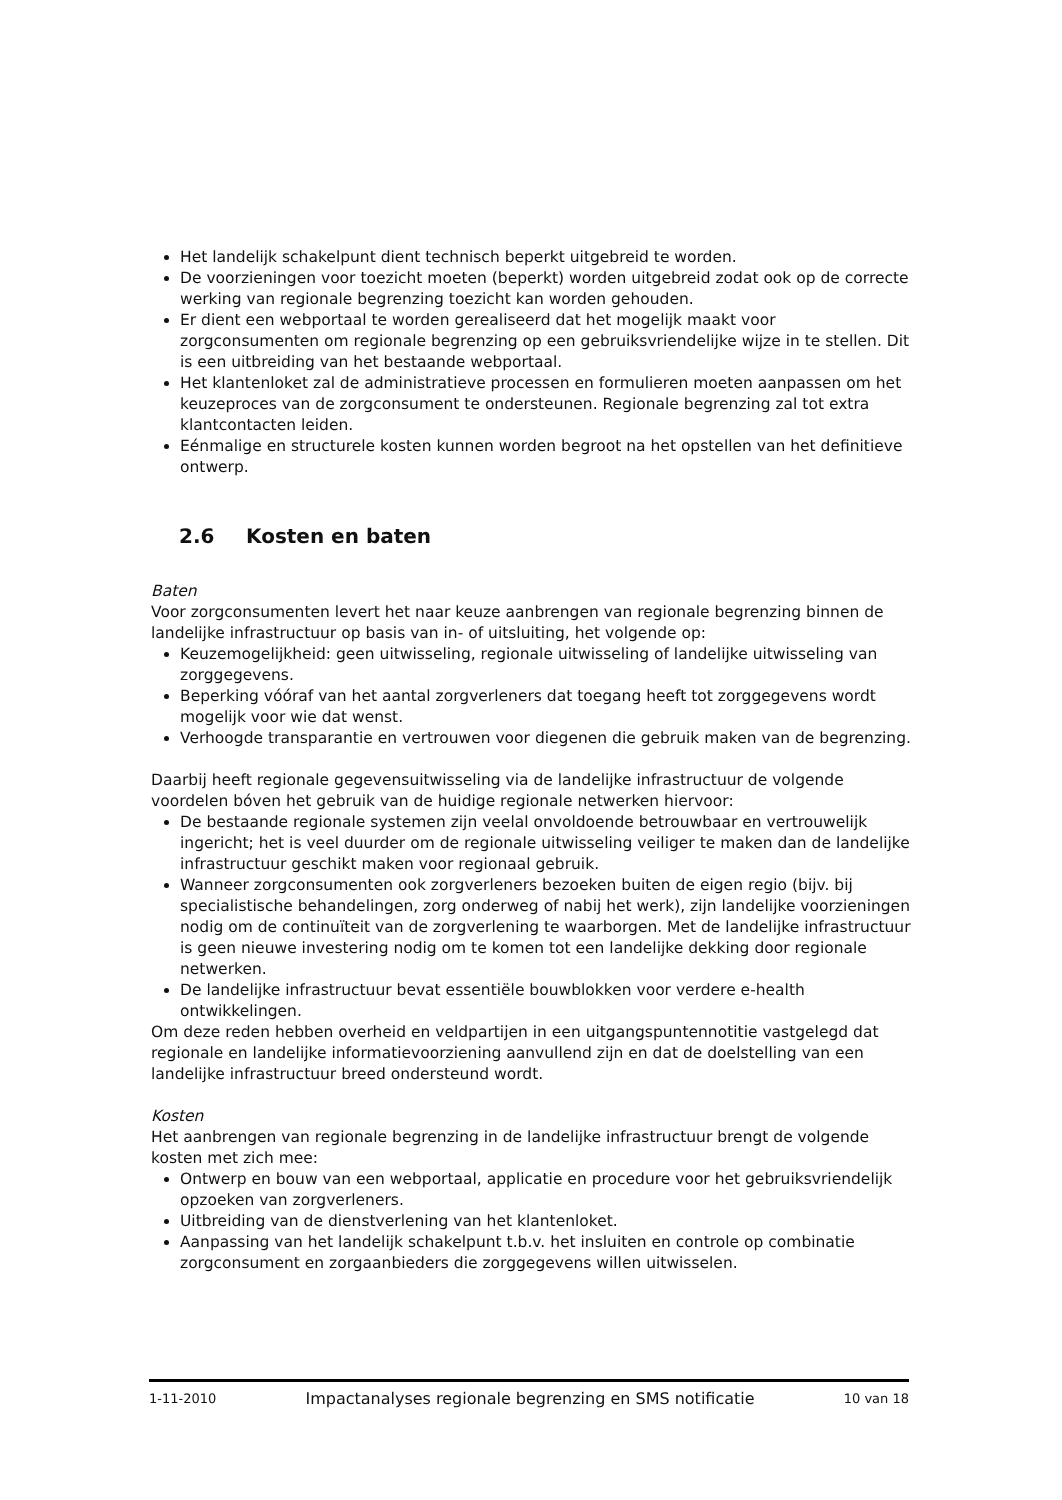Het landelijk schakelpunt dient technisch beperkt uitgebreid te worden.
De voorzieningen voor toezicht moeten (beperkt) worden uitgebreid zodat ook op de correcte werking van regionale begrenzing toezicht kan worden gehouden.
Er dient een webportaal te worden gerealiseerd dat het mogelijk maakt voor zorgconsumenten om regionale begrenzing op een gebruiksvriendelijke wijze in te stellen. Dit is een uitbreiding van het bestaande webportaal.
Het klantenloket zal de administratieve processen en formulieren moeten aanpassen om het keuzeproces van de zorgconsument te ondersteunen. Regionale begrenzing zal tot extra klantcontacten leiden.
Eénmalige en structurele kosten kunnen worden begroot na het opstellen van het definitieve ontwerp.
2.6 Kosten en baten
Baten
Voor zorgconsumenten levert het naar keuze aanbrengen van regionale begrenzing binnen de landelijke infrastructuur op basis van in- of uitsluiting, het volgende op:
Keuzemogelijkheid: geen uitwisseling, regionale uitwisseling of landelijke uitwisseling van zorggegevens.
Beperking vóóraf van het aantal zorgverleners dat toegang heeft tot zorggegevens wordt mogelijk voor wie dat wenst.
Verhoogde transparantie en vertrouwen voor diegenen die gebruik maken van de begrenzing.
Daarbij heeft regionale gegevensuitwisseling via de landelijke infrastructuur de volgende voordelen bóven het gebruik van de huidige regionale netwerken hiervoor:
De bestaande regionale systemen zijn veelal onvoldoende betrouwbaar en vertrouwelijk ingericht; het is veel duurder om de regionale uitwisseling veiliger te maken dan de landelijke infrastructuur geschikt maken voor regionaal gebruik.
Wanneer zorgconsumenten ook zorgverleners bezoeken buiten de eigen regio (bijv. bij specialistische behandelingen, zorg onderweg of nabij het werk), zijn landelijke voorzieningen nodig om de continuïteit van de zorgverlening te waarborgen. Met de landelijke infrastructuur is geen nieuwe investering nodig om te komen tot een landelijke dekking door regionale netwerken.
De landelijke infrastructuur bevat essentiële bouwblokken voor verdere e-health ontwikkelingen.
Om deze reden hebben overheid en veldpartijen in een uitgangspuntennotitie vastgelegd dat regionale en landelijke informatievoorziening aanvullend zijn en dat de doelstelling van een landelijke infrastructuur breed ondersteund wordt.
Kosten
Het aanbrengen van regionale begrenzing in de landelijke infrastructuur brengt de volgende kosten met zich mee:
Ontwerp en bouw van een webportaal, applicatie en procedure voor het gebruiksvriendelijk opzoeken van zorgverleners.
Uitbreiding van de dienstverlening van het klantenloket.
Aanpassing van het landelijk schakelpunt t.b.v. het insluiten en controle op combinatie zorgconsument en zorgaanbieders die zorggegevens willen uitwisselen.
1-11-2010 Impactanalyses regionale begrenzing en SMS notificatie 10 van 18